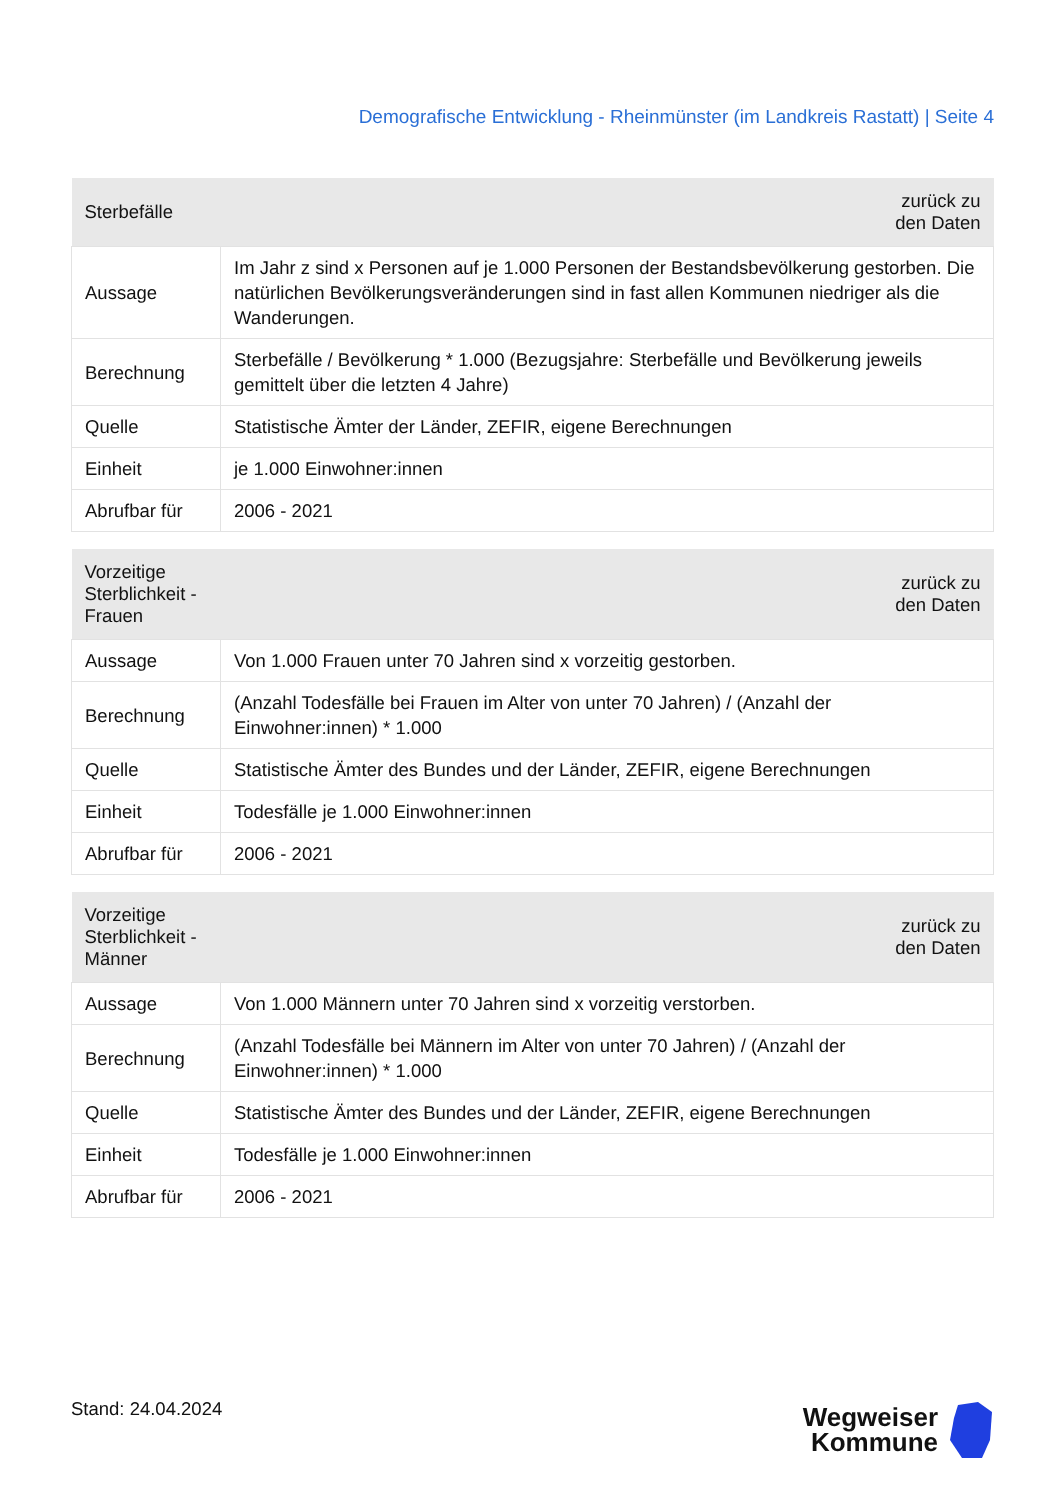Demografische Entwicklung - Rheinmünster (im Landkreis Rastatt) | Seite 4
| Sterbefälle | zurück zu den Daten |
| --- | --- |
| Aussage | Im Jahr z sind x Personen auf je 1.000 Personen der Bestandsbevölkerung gestorben. Die natürlichen Bevölkerungsveränderungen sind in fast allen Kommunen niedriger als die Wanderungen. |
| Berechnung | Sterbefälle / Bevölkerung * 1.000 (Bezugsjahre: Sterbefälle und Bevölkerung jeweils gemittelt über die letzten 4 Jahre) |
| Quelle | Statistische Ämter der Länder, ZEFIR, eigene Berechnungen |
| Einheit | je 1.000 Einwohner:innen |
| Abrufbar für | 2006 - 2021 |
| Vorzeitige Sterblichkeit - Frauen | zurück zu den Daten |
| --- | --- |
| Aussage | Von 1.000 Frauen unter 70 Jahren sind x vorzeitig gestorben. |
| Berechnung | (Anzahl Todesfälle bei Frauen im Alter von unter 70 Jahren) / (Anzahl der Einwohner:innen) * 1.000 |
| Quelle | Statistische Ämter des Bundes und der Länder, ZEFIR, eigene Berechnungen |
| Einheit | Todesfälle je 1.000 Einwohner:innen |
| Abrufbar für | 2006 - 2021 |
| Vorzeitige Sterblichkeit - Männer | zurück zu den Daten |
| --- | --- |
| Aussage | Von 1.000 Männern unter 70 Jahren sind x vorzeitig verstorben. |
| Berechnung | (Anzahl Todesfälle bei Männern im Alter von unter 70 Jahren) / (Anzahl der Einwohner:innen) * 1.000 |
| Quelle | Statistische Ämter des Bundes und der Länder, ZEFIR, eigene Berechnungen |
| Einheit | Todesfälle je 1.000 Einwohner:innen |
| Abrufbar für | 2006 - 2021 |
Stand: 24.04.2024
Wegweiser
Kommune